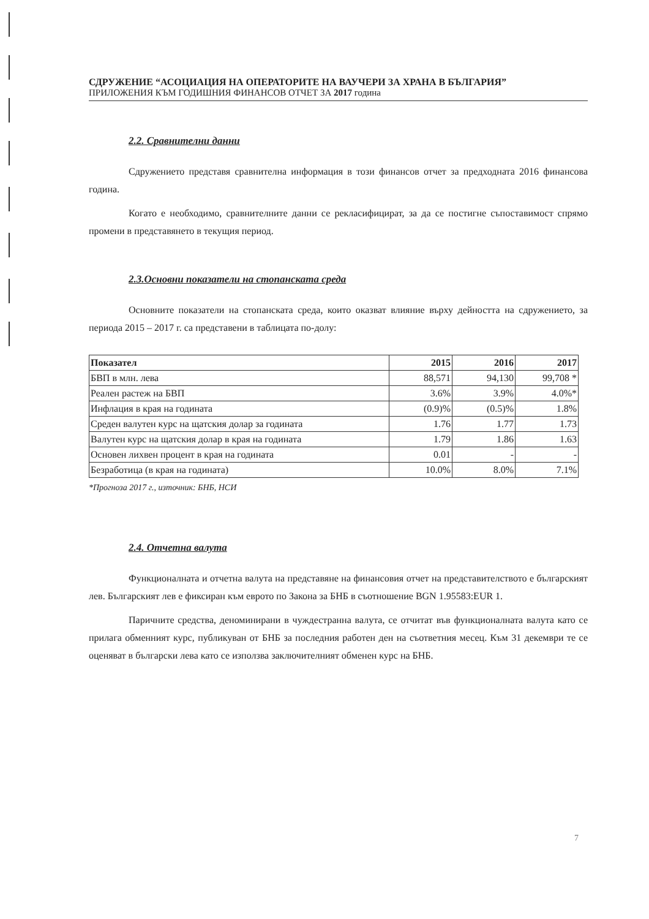СДРУЖЕНИЕ “АСОЦИАЦИЯ НА ОПЕРАТОРИТЕ НА ВАУЧЕРИ ЗА ХРАНА В БЪЛГАРИЯ”
ПРИЛОЖЕНИЯ КЪМ ГОДИШНИЯ ФИНАНСОВ ОТЧЕТ ЗА 2017 година
2.2. Сравнителни данни
Сдружението представя сравнителна информация в този финансов отчет за предходната 2016 финансова година.
Когато е необходимо, сравнителните данни се рекласифицират, за да се постигне съпоставимост спрямо промени в представянето в текущия период.
2.3.Основни показатели на стопанската среда
Основните показатели на стопанската среда, които оказват влияние върху дейността на сдружението, за периода 2015 – 2017 г. са представени в таблицата по-долу:
| Показател | 2015 | 2016 | 2017 |
| --- | --- | --- | --- |
| БВП в млн. лева | 88,571 | 94,130 | 99,708 * |
| Реален растеж на БВП | 3.6% | 3.9% | 4.0%* |
| Инфлация в края на годината | (0.9)% | (0.5)% | 1.8% |
| Среден валутен курс на щатския долар за годината | 1.76 | 1.77 | 1.73 |
| Валутен курс на щатския долар в края на годината | 1.79 | 1.86 | 1.63 |
| Основен лихвен процент в края на годината | 0.01 | - | - |
| Безработица (в края на годината) | 10.0% | 8.0% | 7.1% |
*Прогноза 2017 г., източник: БНБ, НСИ
2.4. Отчетна валута
Функционалната и отчетна валута на представяне на финансовия отчет на представителството е българският лев. Българският лев е фиксиран към еврото по Закона за БНБ в съотношение BGN 1.95583:EUR 1.
Паричните средства, деноминирани в чуждестранна валута, се отчитат във функционалната валута като се прилага обменният курс, публикуван от БНБ за последния работен ден на съответния месец. Към 31 декември те се оценяват в български лева като се използва заключителният обменен курс на БНБ.
7